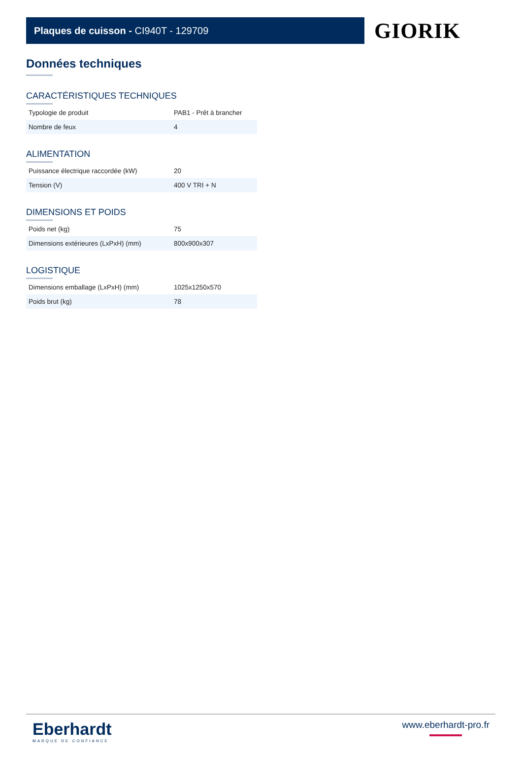Plaques de cuisson - CI940T - 129709
GIORIK
Données techniques
CARACTÉRISTIQUES TECHNIQUES
| Typologie de produit | PAB1 - Prêt à brancher |
| Nombre de feux | 4 |
ALIMENTATION
| Puissance électrique raccordée (kW) | 20 |
| Tension (V) | 400 V TRI + N |
DIMENSIONS ET POIDS
| Poids net (kg) | 75 |
| Dimensions extérieures (LxPxH) (mm) | 800x900x307 |
LOGISTIQUE
| Dimensions emballage (LxPxH) (mm) | 1025x1250x570 |
| Poids brut (kg) | 78 |
Eberhardt
MARQUE DE CONFIANCE
www.eberhardt-pro.fr